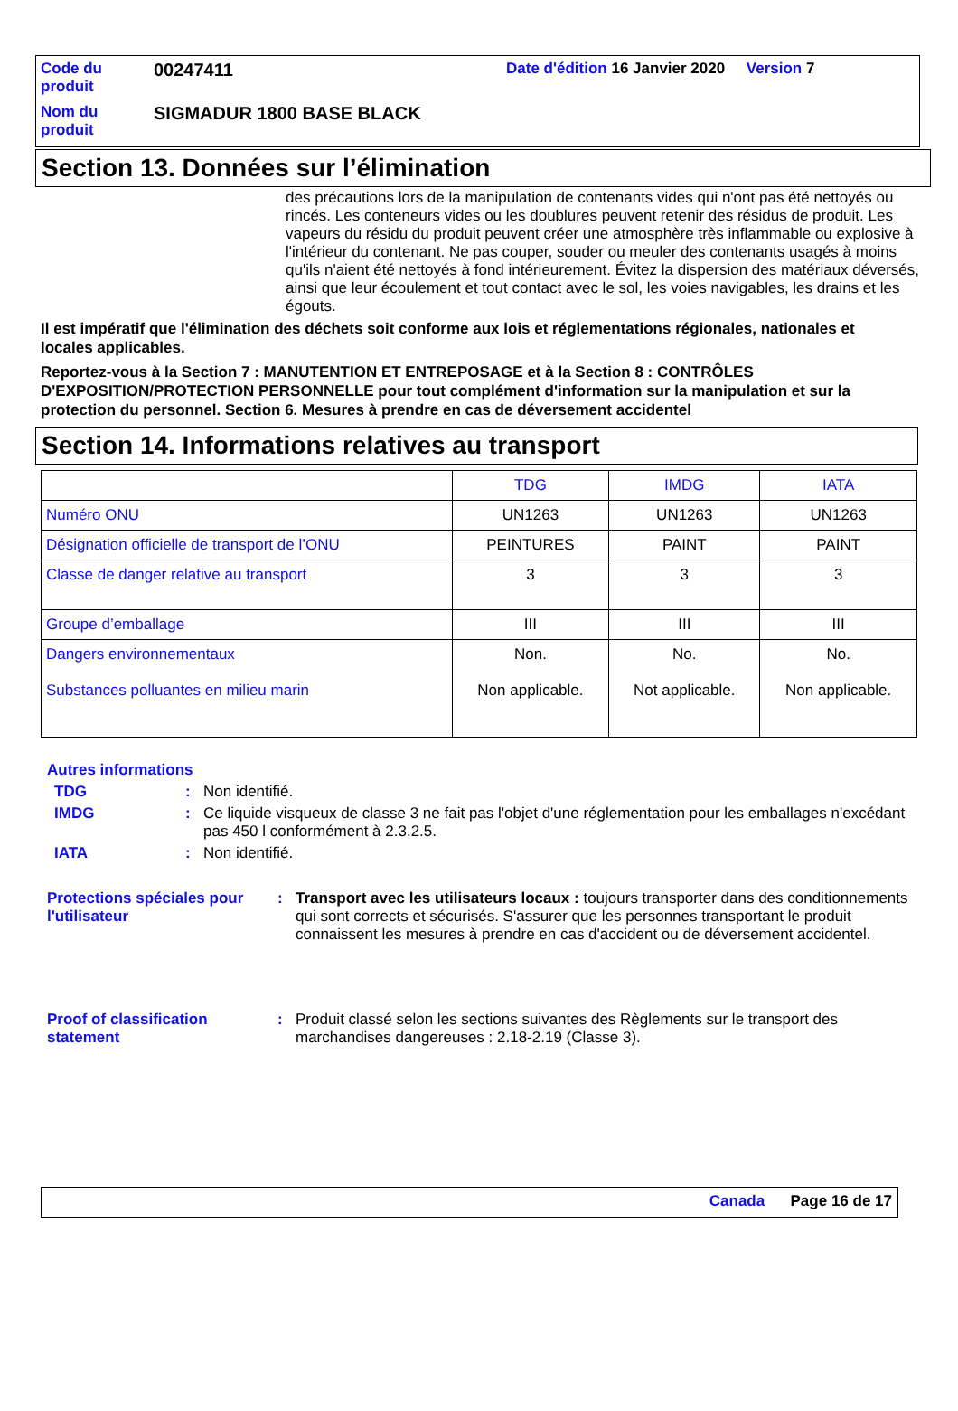| Code du produit | 00247411 | Date d'édition 16 Janvier 2020 Version 7 |
| Nom du produit | SIGMADUR 1800 BASE BLACK | |
Section 13. Données sur l’élimination
des précautions lors de la manipulation de contenants vides qui n'ont pas été nettoyés ou rincés. Les conteneurs vides ou les doublures peuvent retenir des résidus de produit. Les vapeurs du résidu du produit peuvent créer une atmosphère très inflammable ou explosive à l'intérieur du contenant. Ne pas couper, souder ou meuler des contenants usagés à moins qu'ils n'aient été nettoyés à fond intérieurement. Évitez la dispersion des matériaux déversés, ainsi que leur écoulement et tout contact avec le sol, les voies navigables, les drains et les égouts.
Il est impératif que l'élimination des déchets soit conforme aux lois et réglementations régionales, nationales et locales applicables.
Reportez-vous à la Section 7 : MANUTENTION ET ENTREPOSAGE et à la Section 8 : CONTRÔLES D'EXPOSITION/PROTECTION PERSONNELLE pour tout complément d'information sur la manipulation et sur la protection du personnel. Section 6. Mesures à prendre en cas de déversement accidentel
Section 14. Informations relatives au transport
| | TDG | IMDG | IATA |
| --- | --- | --- | --- |
| Numéro ONU | UN1263 | UN1263 | UN1263 |
| Désignation officielle de transport de l’ONU | PEINTURES | PAINT | PAINT |
| Classe de danger relative au transport | 3 | 3 | 3 |
| Groupe d’emballage | III | III | III |
| Dangers environnementaux Substances polluantes en milieu marin | Non. Non applicable. | No. Not applicable. | No. Non applicable. |
Autres informations
TDG: Non identifié.
IMDG: Ce liquide visqueux de classe 3 ne fait pas l'objet d'une réglementation pour les emballages n'excédant pas 450 l conformément à 2.3.2.5.
IATA: Non identifié.
Protections spéciales pour l'utilisateur: Transport avec les utilisateurs locaux : toujours transporter dans des conditionnements qui sont corrects et sécurisés. S'assurer que les personnes transportant le produit connaissent les mesures à prendre en cas d'accident ou de déversement accidentel.
Proof of classification statement: Produit classé selon les sections suivantes des Règlements sur le transport des marchandises dangereuses : 2.18-2.19 (Classe 3).
Canada Page 16 de 17